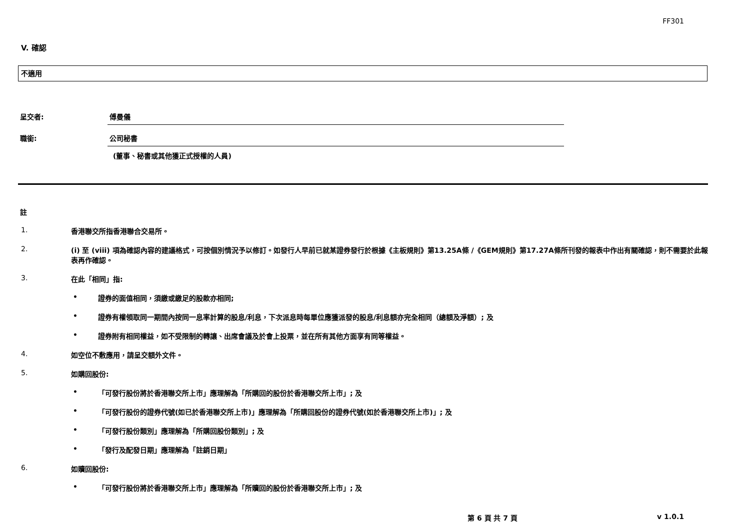FF301
V. 確認
不適用
呈交者: 傅曼儀
職銜: 公司秘書
(董事、秘書或其他獲正式授權的人員)
註
1. 香港聯交所指香港聯合交易所。
2. (i) 至 (viii) 項為確認內容的建議格式，可按個別情況予以修訂。如發行人早前已就某證券發行於根據《主板規則》第13.25A條 /《GEM規則》第17.27A條所刊發的報表中作出有關確認，則不需要於此報表再作確認。
3. 在此「相同」指:
• 證券的面值相同，須繳或繳足的股款亦相同;
• 證券有權領取同一期間內按同一息率計算的股息/利息，下次派息時每單位應獲派發的股息/利息額亦完全相同（總額及淨額）; 及
• 證券附有相同權益，如不受限制的轉讓、出席會議及於會上投票，並在所有其他方面享有同等權益。
4. 如空位不敷應用，請呈交額外文件。
5. 如購回股份:
• 「可發行股份將於香港聯交所上市」應理解為「所購回的股份於香港聯交所上市」; 及
• 「可發行股份的證券代號(如已於香港聯交所上市)」應理解為「所購回股份的證券代號(如於香港聯交所上市)」; 及
• 「可發行股份類別」應理解為「所購回股份類別」; 及
• 「發行及配發日期」應理解為「註銷日期」
6. 如贖回股份:
• 「可發行股份將於香港聯交所上市」應理解為「所贖回的股份於香港聯交所上市」; 及
第 6 頁 共 7 頁 v 1.0.1